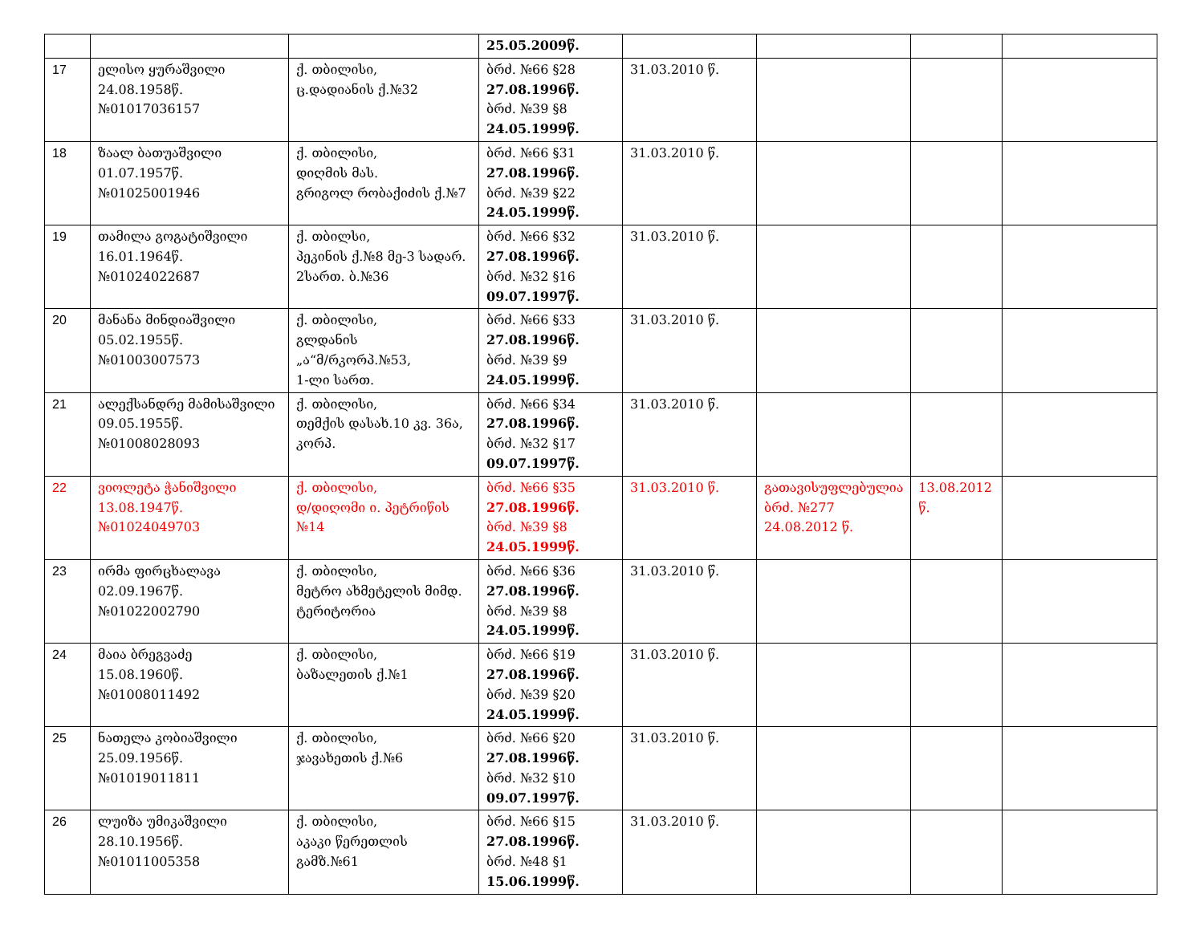| | | | 25.05.2009წ. | | | | |
| 17 | ელისო ყურაშვილი 24.08.1958წ. №01017036157 | ქ. თბილისი, ც.დადიანის ქ.№32 | ბრძ. №66 §28 27.08.1996წ. ბრძ. №39 §8 24.05.1999წ. | 31.03.2010 წ. | | | |
| 18 | ზაალ ბათუაშვილი 01.07.1957წ. №01025001946 | ქ. თბილისი, დიღმის მას. გრიგოლ რობაქიძის ქ.№7 | ბრძ. №66 §31 27.08.1996წ. ბრძ. №39 §22 24.05.1999წ. | 31.03.2010 წ. | | | |
| 19 | თამილა გოგატიშვილი 16.01.1964წ. №01024022687 | ქ. თბილსი, პეკინის ქ.№8 მე-3 სადარ. 2სართ. ბ.№36 | ბრძ. №66 §32 27.08.1996წ. ბრძ. №32 §16 09.07.1997წ. | 31.03.2010 წ. | | | |
| 20 | მანანა მინდიაშვილი 05.02.1955წ. №01003007573 | ქ. თბილისი, გლდანის „ა“მ/რკორპ.№53, 1-ლი სართ. | ბრძ. №66 §33 27.08.1996წ. ბრძ. №39 §9 24.05.1999წ. | 31.03.2010 წ. | | | |
| 21 | ალექსანდრე მამისაშვილი 09.05.1955წ. №01008028093 | ქ. თბილისი, თემქის დასახ.10 კვ. 36ა, კორპ. | ბრძ. №66 §34 27.08.1996წ. ბრძ. №32 §17 09.07.1997წ. | 31.03.2010 წ. | | | |
| 22 | ვიოლეტა ჭანიშვილი 13.08.1947წ. №01024049703 | ქ. თბილისი, დ/დიღომი ი. პეტრიწის №14 | ბრძ. №66 §35 27.08.1996წ. ბრძ. №39 §8 24.05.1999წ. | 31.03.2010 წ. | გათავისუფლებულია ბრძ. №277 24.08.2012 წ. | 13.08.2012 წ. | |
| 23 | ირმა ფირცხალავა 02.09.1967წ. №01022002790 | ქ. თბილისი, მეტრო ახმეტელის მიმდ. ტერიტორია | ბრძ. №66 §36 27.08.1996წ. ბრძ. №39 §8 24.05.1999წ. | 31.03.2010 წ. | | | |
| 24 | მაია ბრეგვაძე 15.08.1960წ. №01008011492 | ქ. თბილისი, ბაზალეთის ქ.№1 | ბრძ. №66 §19 27.08.1996წ. ბრძ. №39 §20 24.05.1999წ. | 31.03.2010 წ. | | | |
| 25 | ნათელა კობიაშვილი 25.09.1956წ. №01019011811 | ქ. თბილისი, ჯავახეთის ქ.№6 | ბრძ. №66 §20 27.08.1996წ. ბრძ. №32 §10 09.07.1997წ. | 31.03.2010 წ. | | | |
| 26 | ლუიზა უმიკაშვილი 28.10.1956წ. №01011005358 | ქ. თბილისი, აკაკი წერეთლის გამზ.№61 | ბრძ. №66 §15 27.08.1996წ. ბრძ. №48 §1 15.06.1999წ. | 31.03.2010 წ. | | | |